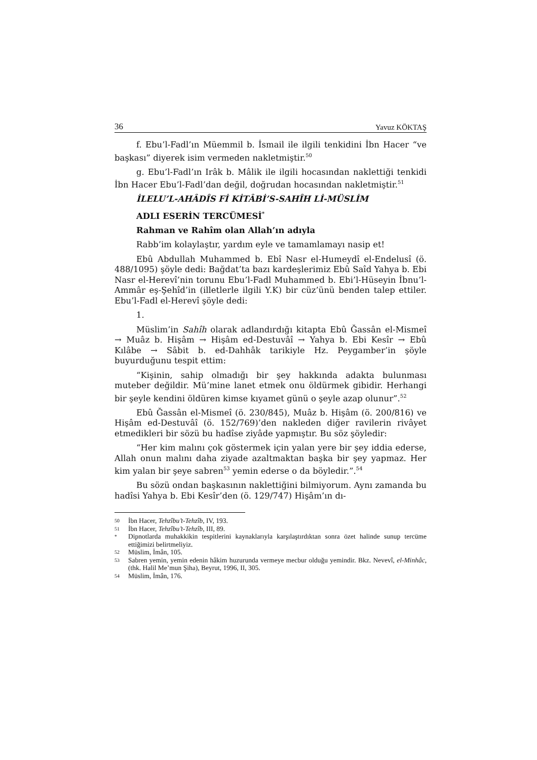36 Yavuz KÖKTAŞ
f. Ebu’l-Fadl’ın Müemmil b. İsmail ile ilgili tenkidini İbn Hacer “ve başkası” diyerek isim vermeden nakletmiştir.<sup>50</sup>
g. Ebu’l-Fadl’ın Irâk b. Mâlik ile ilgili hocasından naklettiği tenkidi İbn Hacer Ebu’l-Fadl’dan değil, doğrudan hocasından nakletmiştir.<sup>51</sup>
İLELU’L-AHÂDÎS Fİ KİTÂBİ’S-SAHÎH Lİ-MÜSLİM
ADLI ESERİN TERCÜMESİ<sup>*</sup>
Rahman ve Rahîm olan Allah’ın adıyla
Rabb’im kolaylaştır, yardım eyle ve tamamlamayı nasip et!
Ebû Abdullah Muhammed b. Ebî Nasr el-Humeydî el-Endelusî (ö. 488/1095) şöyle dedi: Bağdat’ta bazı kardeşlerimiz Ebû Saîd Yahya b. Ebi Nasr el-Herevî’nin torunu Ebu’l-Fadl Muhammed b. Ebi’l-Hüseyin İbnu’l-Ammâr eş-Şehîd’in (illetlerle ilgili Y.K) bir cüz’ünü benden talep ettiler. Ebu’l-Fadl el-Herevî şöyle dedi:
1.
Müslim’in Sahîh olarak adlandırdığı kitapta Ebû Ğassân el-Mismeî → Muâz b. Hişâm → Hişâm ed-Destuvâî → Yahya b. Ebi Kesîr → Ebû Kılâbe → Sâbit b. ed-Dahhâk tarikiyle Hz. Peygamber’in şöyle buyurduğunu tespit ettim:
“Kişinin, sahip olmadığı bir şey hakkında adakta bulunması muteber değildir. Mü’mine lanet etmek onu öldürmek gibidir. Herhangi bir şeyle kendini öldüren kimse kıyamet günü o şeyle azap olunur”.<sup>52</sup>
Ebû Ğassân el-Mismeî (ö. 230/845), Muâz b. Hişâm (ö. 200/816) ve Hişâm ed-Destuvâî (ö. 152/769)’den nakleden diğer ravilerin rivâyet etmedikleri bir sözü bu hadîse ziyâde yapmıştır. Bu söz şöyledir:
“Her kim malını çok göstermek için yalan yere bir şey iddia ederse, Allah onun malını daha ziyade azaltmaktan başka bir şey yapmaz. Her kim yalan bir şeye sabren<sup>53</sup> yemin ederse o da böyledir.”.<sup>54</sup>
Bu sözü ondan başkasının naklettiğini bilmiyorum. Aynı zamanda bu hadîsi Yahya b. Ebi Kesîr’den (ö. 129/747) Hişâm’ın dı-
50 İbn Hacer, Tehzîbu’t-Tehzîb, IV, 193.
51 İbn Hacer, Tehzîbu’t-Tehzîb, III, 89.
* Dipnotlarda muhakkikin tespitlerini kaynaklarıyla karşılaştırdıktan sonra özet halinde sunup tercüme ettiğimizi belirtmeliyiz.
52 Müslim, İmân, 105.
53 Sabren yemin, yemin edenin hâkim huzurunda vermeye mecbur olduğu yemindir. Bkz. Nevevî, el-Minhâc, (thk. Halil Me’mun Şiha), Beyrut, 1996, II, 305.
54 Müslim, İmân, 176.